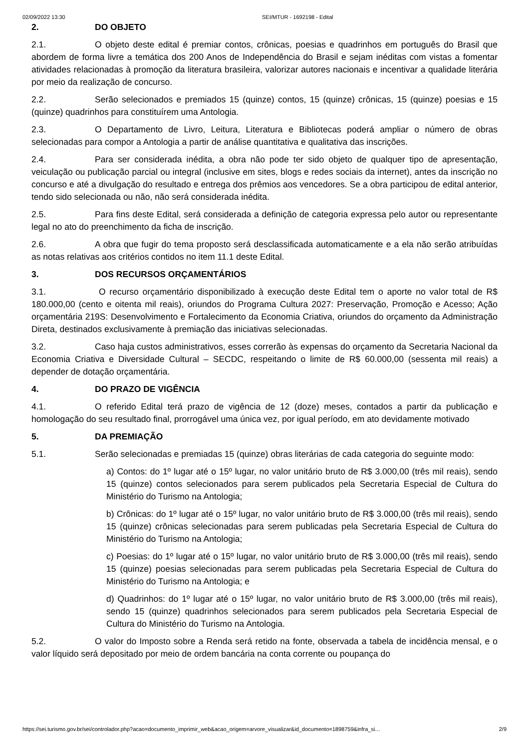02/09/2022 13:30 SEI/MTUR - 1692198 - Edital
2. DO OBJETO
2.1. O objeto deste edital é premiar contos, crônicas, poesias e quadrinhos em português do Brasil que abordem de forma livre a temática dos 200 Anos de Independência do Brasil e sejam inéditas com vistas a fomentar atividades relacionadas à promoção da literatura brasileira, valorizar autores nacionais e incentivar a qualidade literária por meio da realização de concurso.
2.2. Serão selecionados e premiados 15 (quinze) contos, 15 (quinze) crônicas, 15 (quinze) poesias e 15 (quinze) quadrinhos para constituírem uma Antologia.
2.3. O Departamento de Livro, Leitura, Literatura e Bibliotecas poderá ampliar o número de obras selecionadas para compor a Antologia a partir de análise quantitativa e qualitativa das inscrições.
2.4. Para ser considerada inédita, a obra não pode ter sido objeto de qualquer tipo de apresentação, veiculação ou publicação parcial ou integral (inclusive em sites, blogs e redes sociais da internet), antes da inscrição no concurso e até a divulgação do resultado e entrega dos prêmios aos vencedores. Se a obra participou de edital anterior, tendo sido selecionada ou não, não será considerada inédita.
2.5. Para fins deste Edital, será considerada a definição de categoria expressa pelo autor ou representante legal no ato do preenchimento da ficha de inscrição.
2.6. A obra que fugir do tema proposto será desclassificada automaticamente e a ela não serão atribuídas as notas relativas aos critérios contidos no item 11.1 deste Edital.
3. DOS RECURSOS ORÇAMENTÁRIOS
3.1. O recurso orçamentário disponibilizado à execução deste Edital tem o aporte no valor total de R$ 180.000,00 (cento e oitenta mil reais), oriundos do Programa Cultura 2027: Preservação, Promoção e Acesso; Ação orçamentária 219S: Desenvolvimento e Fortalecimento da Economia Criativa, oriundos do orçamento da Administração Direta, destinados exclusivamente à premiação das iniciativas selecionadas.
3.2. Caso haja custos administrativos, esses correrão às expensas do orçamento da Secretaria Nacional da Economia Criativa e Diversidade Cultural – SECDC, respeitando o limite de R$ 60.000,00 (sessenta mil reais) a depender de dotação orçamentária.
4. DO PRAZO DE VIGÊNCIA
4.1. O referido Edital terá prazo de vigência de 12 (doze) meses, contados a partir da publicação e homologação do seu resultado final, prorrogável uma única vez, por igual período, em ato devidamente motivado
5. DA PREMIAÇÃO
5.1. Serão selecionadas e premiadas 15 (quinze) obras literárias de cada categoria do seguinte modo:
a) Contos: do 1º lugar até o 15º lugar, no valor unitário bruto de R$ 3.000,00 (três mil reais), sendo 15 (quinze) contos selecionados para serem publicados pela Secretaria Especial de Cultura do Ministério do Turismo na Antologia;
b) Crônicas: do 1º lugar até o 15º lugar, no valor unitário bruto de R$ 3.000,00 (três mil reais), sendo 15 (quinze) crônicas selecionadas para serem publicadas pela Secretaria Especial de Cultura do Ministério do Turismo na Antologia;
c) Poesias: do 1º lugar até o 15º lugar, no valor unitário bruto de R$ 3.000,00 (três mil reais), sendo 15 (quinze) poesias selecionadas para serem publicadas pela Secretaria Especial de Cultura do Ministério do Turismo na Antologia; e
d) Quadrinhos: do 1º lugar até o 15º lugar, no valor unitário bruto de R$ 3.000,00 (três mil reais), sendo 15 (quinze) quadrinhos selecionados para serem publicados pela Secretaria Especial de Cultura do Ministério do Turismo na Antologia.
5.2. O valor do Imposto sobre a Renda será retido na fonte, observada a tabela de incidência mensal, e o valor líquido será depositado por meio de ordem bancária na conta corrente ou poupança do
https://sei.turismo.gov.br/sei/controlador.php?acao=documento_imprimir_web&acao_origem=arvore_visualizar&id_documento=1898759&infra_si… 2/9